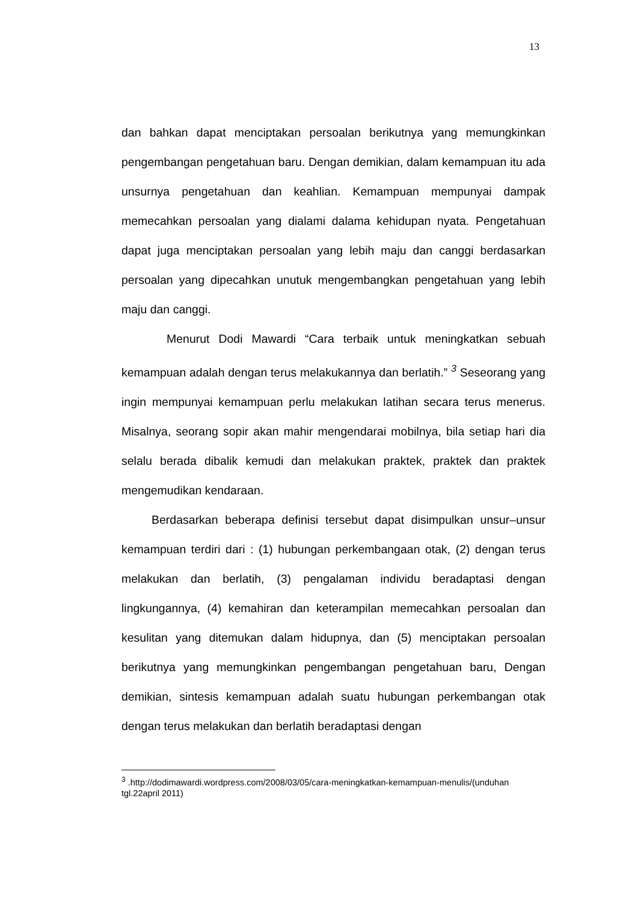13
dan bahkan dapat menciptakan persoalan berikutnya yang memungkinkan pengembangan pengetahuan baru. Dengan demikian, dalam kemampuan itu ada unsurnya pengetahuan dan keahlian. Kemampuan mempunyai dampak memecahkan persoalan yang dialami dalama kehidupan nyata. Pengetahuan dapat juga menciptakan persoalan yang lebih maju dan canggi berdasarkan persoalan yang dipecahkan unutuk mengembangkan pengetahuan yang lebih maju dan canggi.
Menurut Dodi Mawardi “Cara terbaik untuk meningkatkan sebuah kemampuan adalah dengan terus melakukannya dan berlatih.” <sup>3</sup> Seseorang yang ingin mempunyai kemampuan perlu melakukan latihan secara terus menerus. Misalnya, seorang sopir akan mahir mengendarai mobilnya, bila setiap hari dia selalu berada dibalik kemudi dan melakukan praktek, praktek dan praktek mengemudikan kendaraan.
Berdasarkan beberapa definisi tersebut dapat disimpulkan unsur–unsur kemampuan terdiri dari : (1) hubungan perkembangaan otak, (2) dengan terus melakukan dan berlatih, (3) pengalaman individu beradaptasi dengan lingkungannya, (4) kemahiran dan keterampilan memecahkan persoalan dan kesulitan yang ditemukan dalam hidupnya, dan (5) menciptakan persoalan berikutnya yang memungkinkan pengembangan pengetahuan baru, Dengan demikian, sintesis kemampuan adalah suatu hubungan perkembangan otak dengan terus melakukan dan berlatih beradaptasi dengan
<sup>3</sup> .http://dodimawardi.wordpress.com/2008/03/05/cara-meningkatkan-kemampuan-menulis/(unduhan tgl.22april 2011)